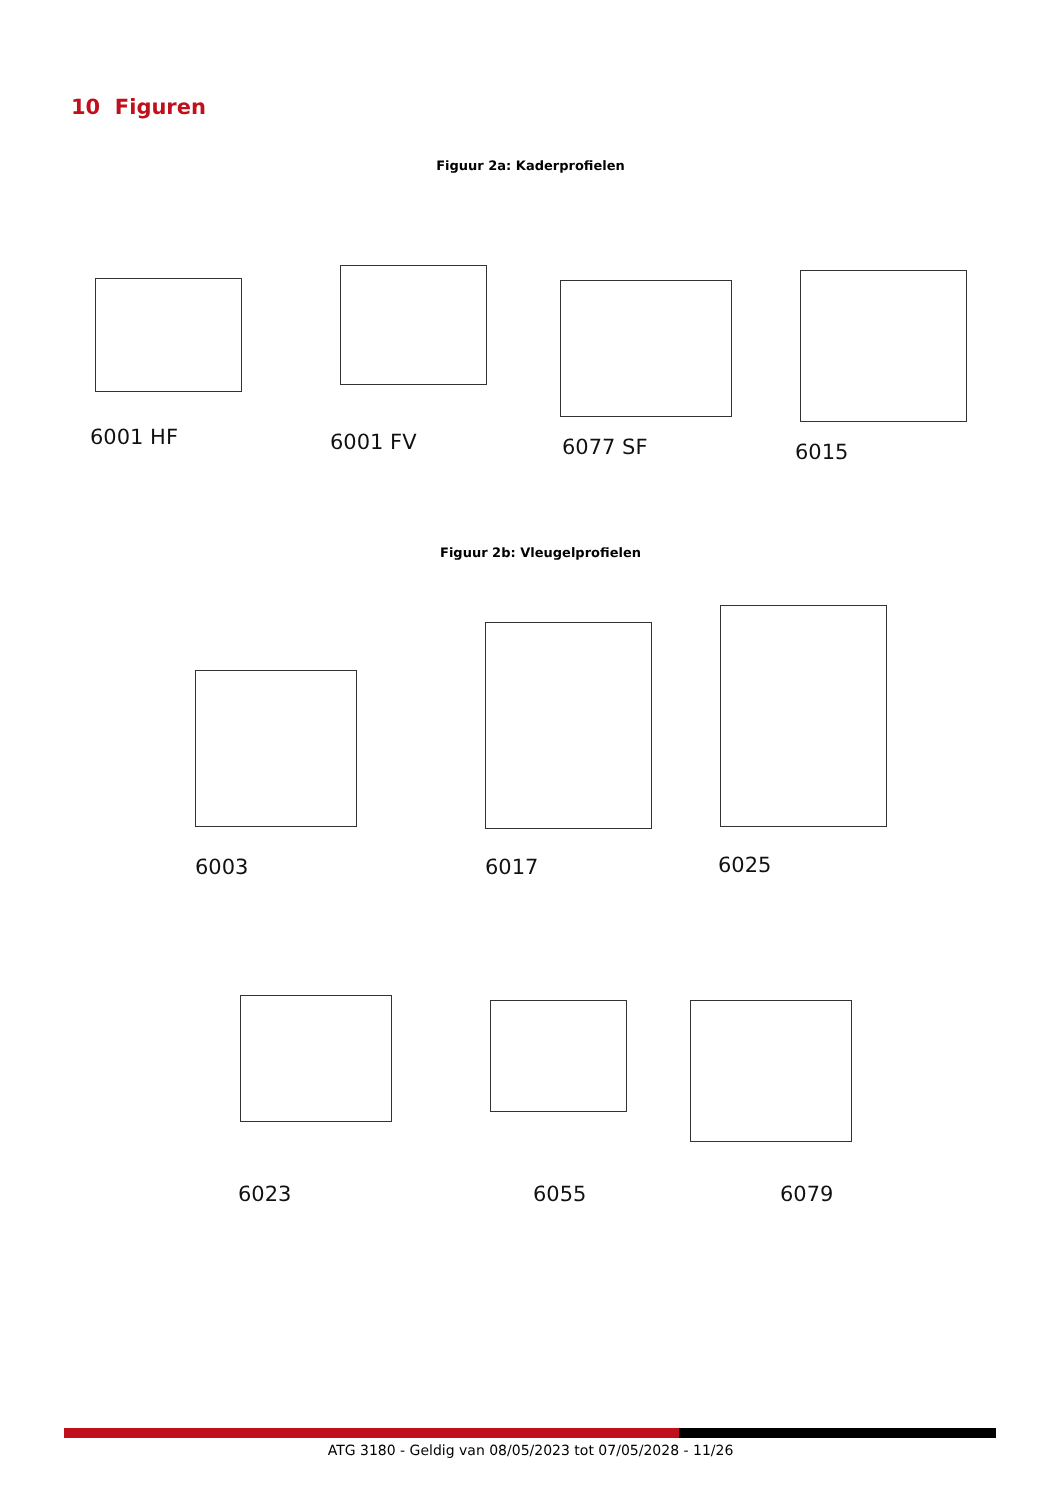10 Figuren
Figuur 2a: Kaderprofielen
6001 HF 6001 FV 6077 SF 6015
Figuur 2b: Vleugelprofielen
6003 6017 6025
6023 6055 6079
ATG 3180 - Geldig van 08/05/2023 tot 07/05/2028 - 11/26